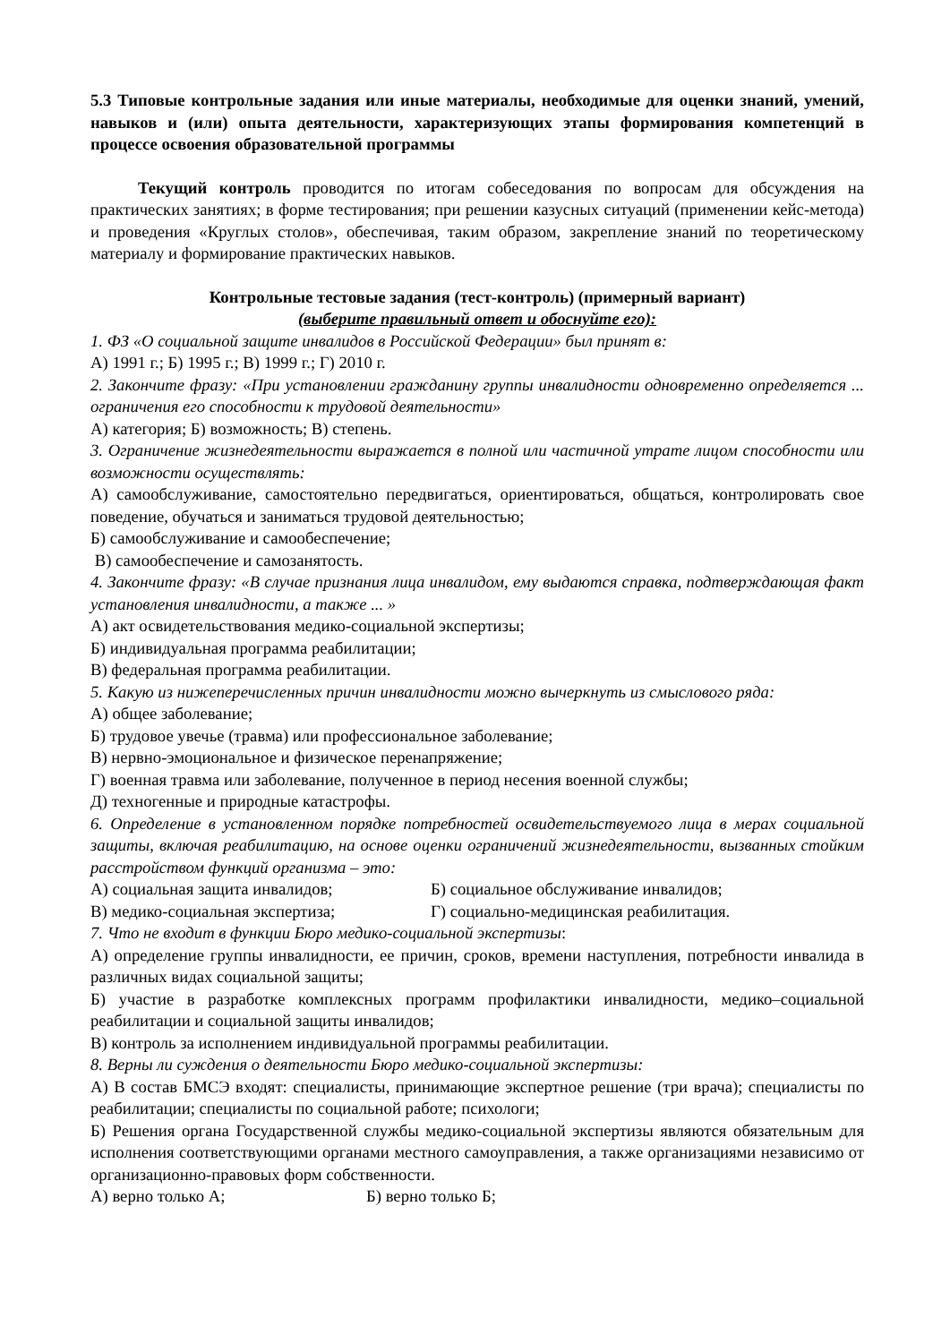5.3 Типовые контрольные задания или иные материалы, необходимые для оценки знаний, умений, навыков и (или) опыта деятельности, характеризующих этапы формирования компетенций в процессе освоения образовательной программы
Текущий контроль проводится по итогам собеседования по вопросам для обсуждения на практических занятиях; в форме тестирования; при решении казусных ситуаций (применении кейс-метода) и проведения «Круглых столов», обеспечивая, таким образом, закрепление знаний по теоретическому материалу и формирование практических навыков.
Контрольные тестовые задания (тест-контроль) (примерный вариант)
(выберите правильный ответ и обоснуйте его):
1. ФЗ «О социальной защите инвалидов в Российской Федерации» был принят в:
А) 1991 г.; Б) 1995 г.; В) 1999 г.; Г) 2010 г.
2. Закончите фразу: «При установлении гражданину группы инвалидности одновременно определяется ... ограничения его способности к трудовой деятельности»
А) категория; Б) возможность; В) степень.
3. Ограничение жизнедеятельности выражается в полной или частичной утрате лицом способности или возможности осуществлять:
А) самообслуживание, самостоятельно передвигаться, ориентироваться, общаться, контролировать свое поведение, обучаться и заниматься трудовой деятельностью;
Б) самообслуживание и самообеспечение;
В) самообеспечение и самозанятость.
4. Закончите фразу: «В случае признания лица инвалидом, ему выдаются справка, подтверждающая факт установления инвалидности, а также ... »
А) акт освидетельствования медико-социальной экспертизы;
Б) индивидуальная программа реабилитации;
В) федеральная программа реабилитации.
5. Какую из нижеперечисленных причин инвалидности можно вычеркнуть из смыслового ряда:
А) общее заболевание;
Б) трудовое увечье (травма) или профессиональное заболевание;
В) нервно-эмоциональное и физическое перенапряжение;
Г) военная травма или заболевание, полученное в период несения военной службы;
Д) техногенные и природные катастрофы.
6. Определение в установленном порядке потребностей освидетельствуемого лица в мерах социальной защиты, включая реабилитацию, на основе оценки ограничений жизнедеятельности, вызванных стойким расстройством функций организма – это:
А) социальная защита инвалидов; Б) социальное обслуживание инвалидов;
В) медико-социальная экспертиза; Г) социально-медицинская реабилитация.
7. Что не входит в функции Бюро медико-социальной экспертизы:
А) определение группы инвалидности, ее причин, сроков, времени наступления, потребности инвалида в различных видах социальной защиты;
Б) участие в разработке комплексных программ профилактики инвалидности, медико–социальной реабилитации и социальной защиты инвалидов;
В) контроль за исполнением индивидуальной программы реабилитации.
8. Верны ли суждения о деятельности Бюро медико-социальной экспертизы:
А) В состав БМСЭ входят: специалисты, принимающие экспертное решение (три врача); специалисты по реабилитации; специалисты по социальной работе; психологи;
Б) Решения органа Государственной службы медико-социальной экспертизы являются обязательным для исполнения соответствующими органами местного самоуправления, а также организациями независимо от организационно-правовых форм собственности.
А) верно только А; Б) верно только Б;